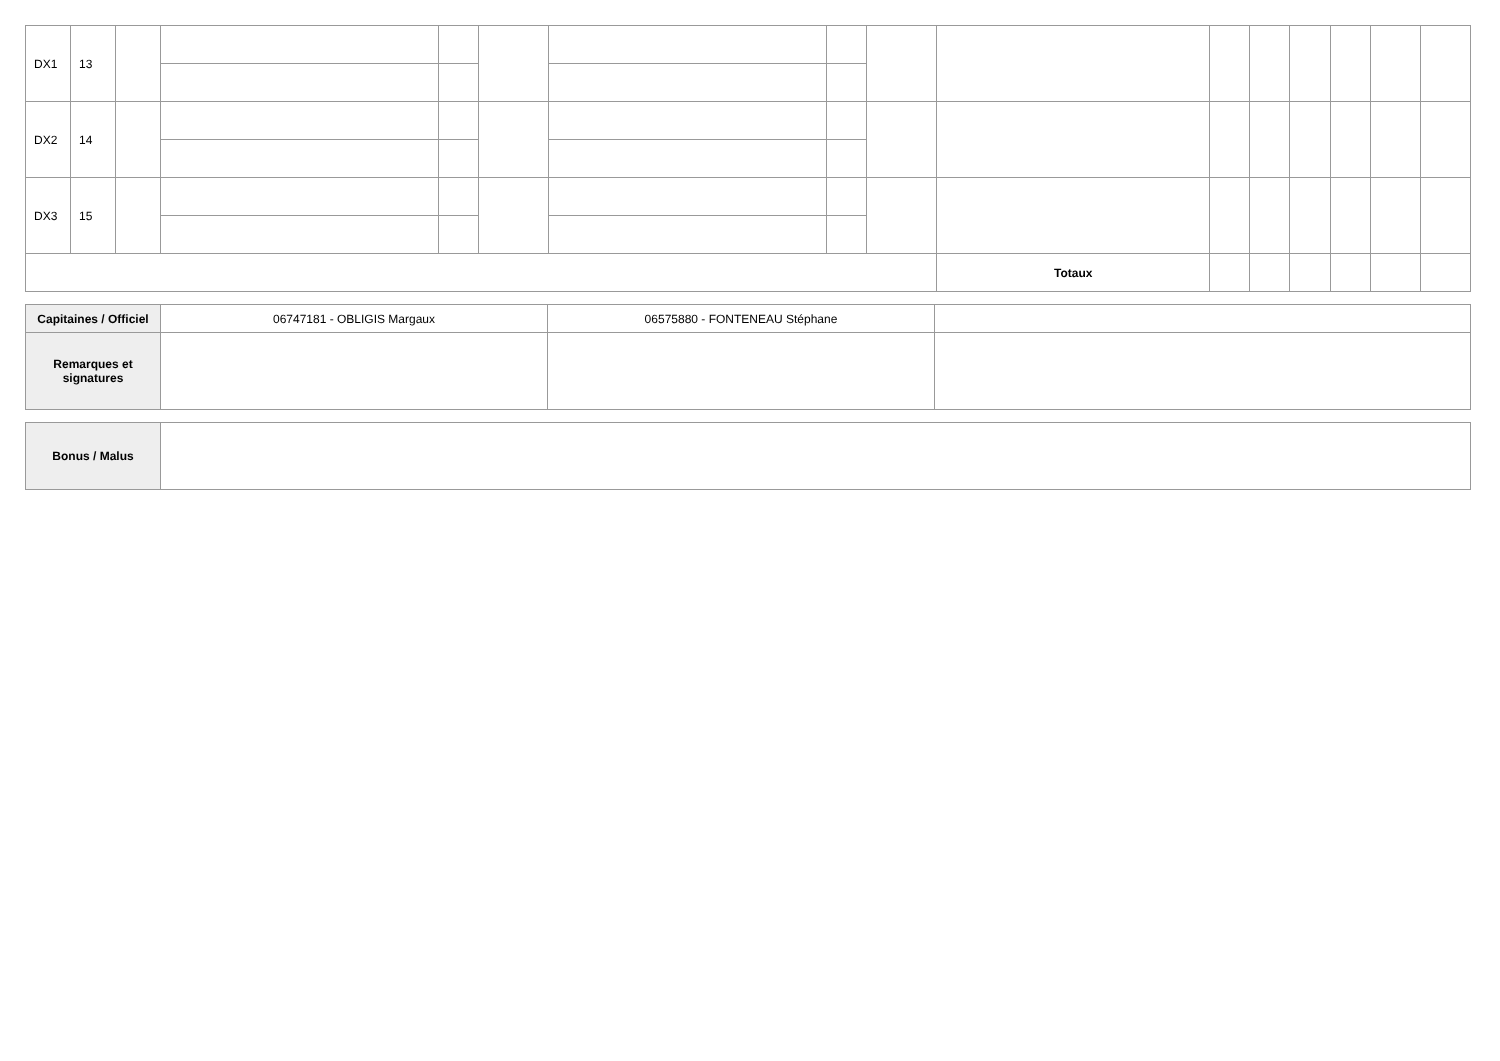| DX1 | 13 | | | | | | | | | | | | | | |
| DX2 | 14 | | | | | | | | | | | | | | |
| DX3 | 15 | | | | | | | | | | | | | | |
| | | | | | | | | | Totaux | | | | | | |
| Capitaines / Officiel | 06747181 - OBLIGIS Margaux | 06575880 - FONTENEAU Stéphane | |
| Remarques et signatures | | | |
| Bonus / Malus | |